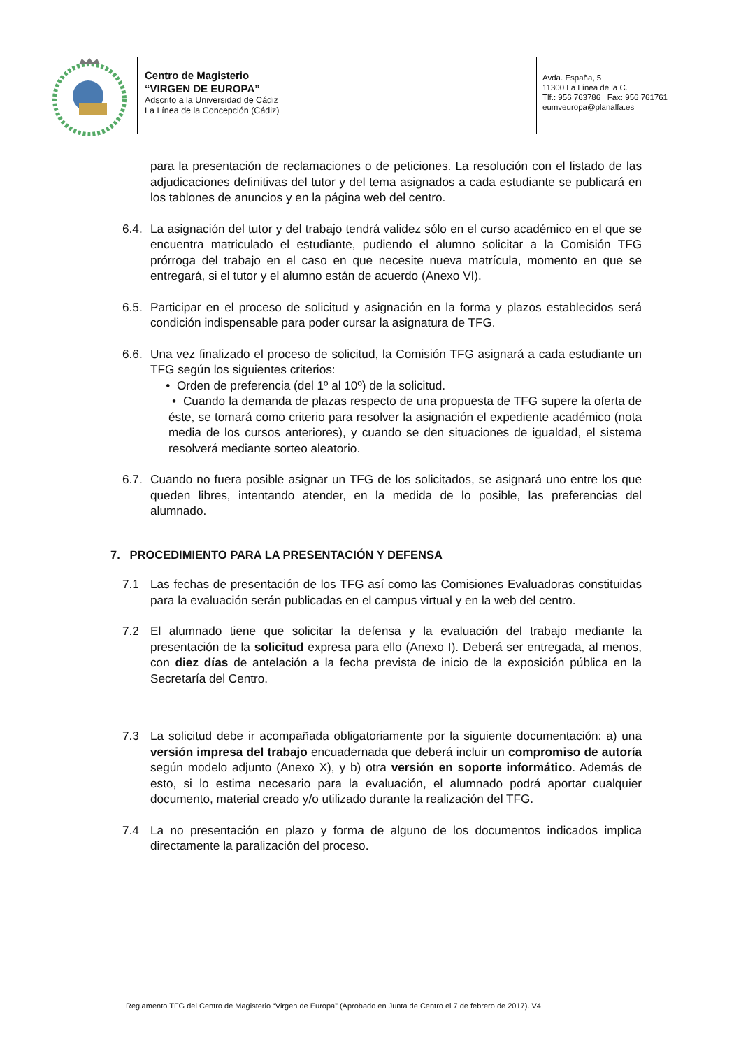Centro de Magisterio
“VIRGEN DE EUROPA”
Adscrito a la Universidad de Cádiz
La Línea de la Concepción (Cádiz)
Avda. España, 5
11300 La Línea de la C.
Tlf.: 956 763786 Fax: 956 761761
eumveuropa@planalfa.es
6.3.
para la presentación de reclamaciones o de peticiones. La resolución con el listado de las adjudicaciones definitivas del tutor y del tema asignados a cada estudiante se publicará en los tablones de anuncios y en la página web del centro.
6.4.
La asignación del tutor y del trabajo tendrá validez sólo en el curso académico en el que se encuentra matriculado el estudiante, pudiendo el alumno solicitar a la Comisión TFG prórroga del trabajo en el caso en que necesite nueva matrícula, momento en que se entregará, si el tutor y el alumno están de acuerdo (Anexo VI).
6.5.
Participar en el proceso de solicitud y asignación en la forma y plazos establecidos será condición indispensable para poder cursar la asignatura de TFG.
6.6.
Una vez finalizado el proceso de solicitud, la Comisión TFG asignará a cada estudiante un TFG según los siguientes criterios:
• Orden de preferencia (del 1º al 10º) de la solicitud.
• Cuando la demanda de plazas respecto de una propuesta de TFG supere la oferta de éste, se tomará como criterio para resolver la asignación el expediente académico (nota media de los cursos anteriores), y cuando se den situaciones de igualdad, el sistema resolverá mediante sorteo aleatorio.
6.7.
Cuando no fuera posible asignar un TFG de los solicitados, se asignará uno entre los que queden libres, intentando atender, en la medida de lo posible, las preferencias del alumnado.
7. PROCEDIMIENTO PARA LA PRESENTACIÓN Y DEFENSA
7.1 Las fechas de presentación de los TFG así como las Comisiones Evaluadoras constituidas para la evaluación serán publicadas en el campus virtual y en la web del centro.
7.2 El alumnado tiene que solicitar la defensa y la evaluación del trabajo mediante la presentación de la solicitud expresa para ello (Anexo I). Deberá ser entregada, al menos, con diez días de antelación a la fecha prevista de inicio de la exposición pública en la Secretaría del Centro.
7.3 La solicitud debe ir acompañada obligatoriamente por la siguiente documentación: a) una versión impresa del trabajo encuadernada que deberá incluir un compromiso de autoría según modelo adjunto (Anexo X), y b) otra versión en soporte informático. Además de esto, si lo estima necesario para la evaluación, el alumnado podrá aportar cualquier documento, material creado y/o utilizado durante la realización del TFG.
7.4 La no presentación en plazo y forma de alguno de los documentos indicados implica directamente la paralización del proceso.
Reglamento TFG del Centro de Magisterio “Virgen de Europa” (Aprobado en Junta de Centro el 7 de febrero de 2017). V4